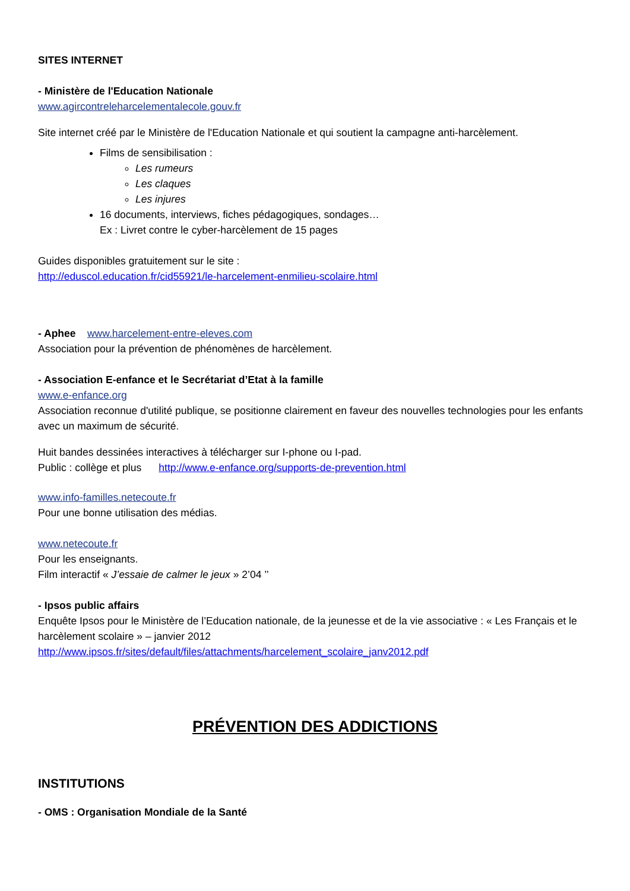SITES INTERNET
- Ministère de l'Education Nationale
www.agircontreleharcelementalecole.gouv.fr
Site internet créé par le Ministère de l'Education Nationale et qui soutient la campagne anti-harcèlement.
Films de sensibilisation :
Les rumeurs
Les claques
Les injures
16 documents, interviews, fiches pédagogiques, sondages…
Ex : Livret contre le cyber-harcèlement de 15 pages
Guides disponibles gratuitement sur le site :
http://eduscol.education.fr/cid55921/le-harcelement-enmilieu-scolaire.html
- Aphee www.harcelement-entre-eleves.com
Association pour la prévention de phénomènes de harcèlement.
- Association E-enfance et le Secrétariat d’Etat à la famille
www.e-enfance.org
Association reconnue d'utilité publique, se positionne clairement en faveur des nouvelles technologies pour les enfants avec un maximum de sécurité.
Huit bandes dessinées interactives à télécharger sur I-phone ou I-pad.
Public : collège et plus http://www.e-enfance.org/supports-de-prevention.html
www.info-familles.netecoute.fr
Pour une bonne utilisation des médias.
www.netecoute.fr
Pour les enseignants.
Film interactif « J’essaie de calmer le jeux » 2’04 ’’
- Ipsos public affairs
Enquête Ipsos pour le Ministère de l’Education nationale, de la jeunesse et de la vie associative : « Les Français et le harcèlement scolaire » – janvier 2012
http://www.ipsos.fr/sites/default/files/attachments/harcelement_scolaire_janv2012.pdf
PRÉVENTION DES ADDICTIONS
INSTITUTIONS
- OMS : Organisation Mondiale de la Santé